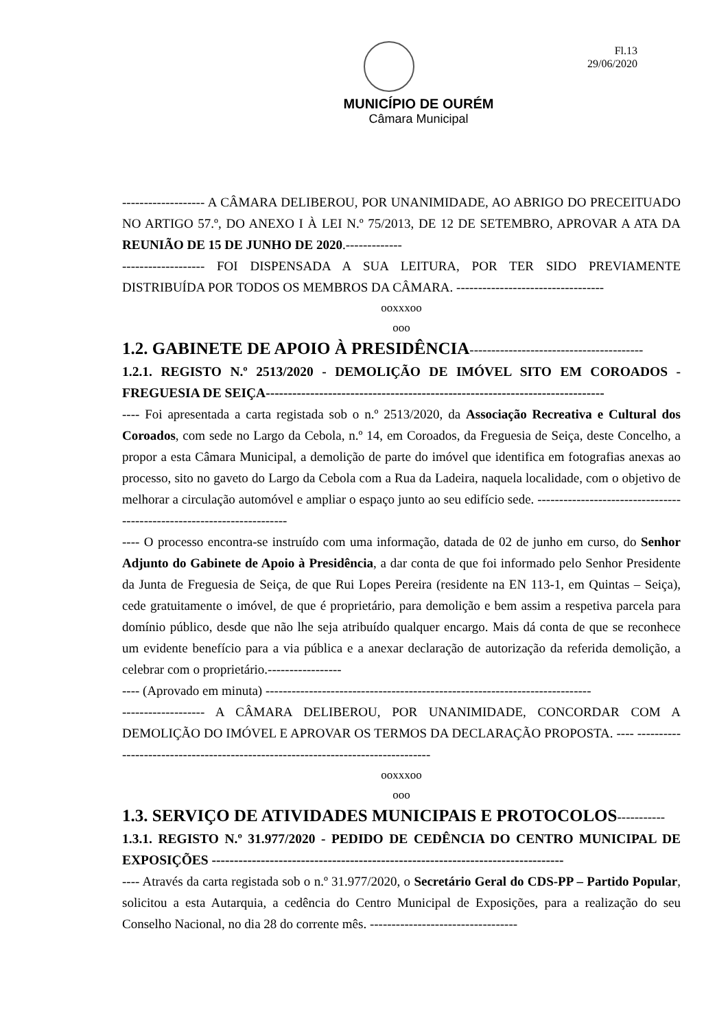Fl.13
29/06/2020
MUNICÍPIO DE OURÉM
Câmara Municipal
------------------- A CÂMARA DELIBEROU, POR UNANIMIDADE, AO ABRIGO DO PRECEITUADO NO ARTIGO 57.º, DO ANEXO I À LEI N.º 75/2013, DE 12 DE SETEMBRO, APROVAR A ATA DA REUNIÃO DE 15 DE JUNHO DE 2020.-------------
------------------- FOI DISPENSADA A SUA LEITURA, POR TER SIDO PREVIAMENTE DISTRIBUÍDA POR TODOS OS MEMBROS DA CÂMARA. ----------------------------------
ooxxxoo
ooo
1.2. GABINETE DE APOIO À PRESIDÊNCIA----------------------------------------
1.2.1. REGISTO N.º 2513/2020 - DEMOLIÇÃO DE IMÓVEL SITO EM COROADOS - FREGUESIA DE SEIÇA----------------------------------------------------------------------------
---- Foi apresentada a carta registada sob o n.º 2513/2020, da Associação Recreativa e Cultural dos Coroados, com sede no Largo da Cebola, n.º 14, em Coroados, da Freguesia de Seiça, deste Concelho, a propor a esta Câmara Municipal, a demolição de parte do imóvel que identifica em fotografias anexas ao processo, sito no gaveto do Largo da Cebola com a Rua da Ladeira, naquela localidade, com o objetivo de melhorar a circulação automóvel e ampliar o espaço junto ao seu edifício sede. -----------------------------------------------------------------------
---- O processo encontra-se instruído com uma informação, datada de 02 de junho em curso, do Senhor Adjunto do Gabinete de Apoio à Presidência, a dar conta de que foi informado pelo Senhor Presidente da Junta de Freguesia de Seiça, de que Rui Lopes Pereira (residente na EN 113-1, em Quintas – Seiça), cede gratuitamente o imóvel, de que é proprietário, para demolição e bem assim a respetiva parcela para domínio público, desde que não lhe seja atribuído qualquer encargo. Mais dá conta de que se reconhece um evidente benefício para a via pública e a anexar declaração de autorização da referida demolição, a celebrar com o proprietário.-----------------
---- (Aprovado em minuta) ---------------------------------------------------------------------------
------------------- A CÂMARA DELIBEROU, POR UNANIMIDADE, CONCORDAR COM A DEMOLIÇÃO DO IMÓVEL E APROVAR OS TERMOS DA DECLARAÇÃO PROPOSTA. ---- ---------------------------------------------------------------------------------
ooxxxoo
ooo
1.3. SERVIÇO DE ATIVIDADES MUNICIPAIS E PROTOCOLOS-----------
1.3.1. REGISTO N.º 31.977/2020 - PEDIDO DE CEDÊNCIA DO CENTRO MUNICIPAL DE EXPOSIÇÕES -------------------------------------------------------------------------------
---- Através da carta registada sob o n.º 31.977/2020, o Secretário Geral do CDS-PP – Partido Popular, solicitou a esta Autarquia, a cedência do Centro Municipal de Exposições, para a realização do seu Conselho Nacional, no dia 28 do corrente mês. ----------------------------------